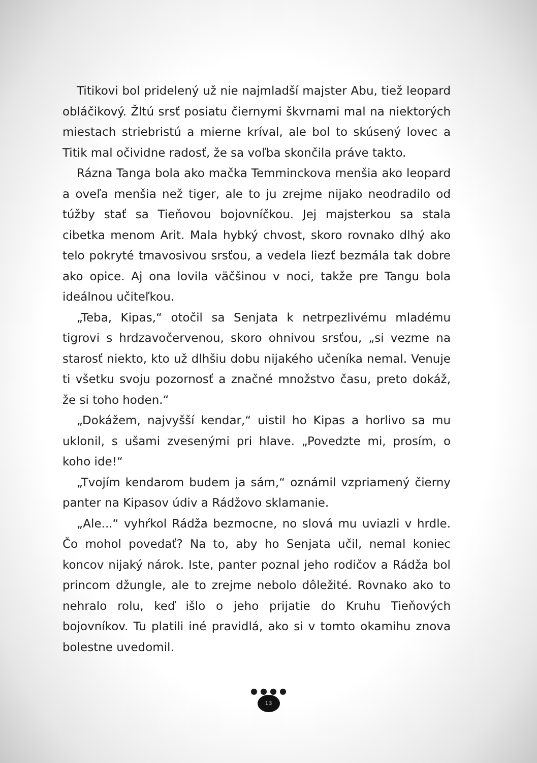Titikovi bol pridelený už nie najmladší majster Abu, tiež leopard obláčikový. Žltú srsť posiatu čiernymi škvrnami mal na niektorých miestach striebristú a mierne kríval, ale bol to skúsený lovec a Titik mal očividne radosť, že sa voľba skončila práve takto.
Rázna Tanga bola ako mačka Temminckova menšia ako leopard a oveľa menšia než tiger, ale to ju zrejme nijako neodradilo od túžby stať sa Tieňovou bojovníčkou. Jej majsterkou sa stala cibetka menom Arit. Mala hybký chvost, skoro rovnako dlhý ako telo pokryté tmavosivou srsťou, a vedela liezť bezmála tak dobre ako opice. Aj ona lovila väčšinou v noci, takže pre Tangu bola ideálnou učiteľkou.
„Teba, Kipas,“ otočil sa Senjata k netrpezlivému mladému tigrovi s hrdzavočervenou, skoro ohnivou srsťou, „si vezme na starosť niekto, kto už dlhšiu dobu nijakého učeníka nemal. Venuje ti všetku svoju pozornosť a značné množstvo času, preto dokáž, že si toho hoden.“
„Dokážem, najvyšší kendar,“ uistil ho Kipas a horlivo sa mu uklonil, s ušami zvesenými pri hlave. „Povedzte mi, prosím, o koho ide!“
„Tvojím kendarom budem ja sám,“ oznámil vzpriamený čierny panter na Kipasov údiv a Rádžovo sklamanie.
„Ale...“ vyhŕkol Rádža bezmocne, no slová mu uviazli v hrdle. Čo mohol povedať? Na to, aby ho Senjata učil, nemal koniec koncov nijaký nárok. Iste, panter poznal jeho rodičov a Rádža bol princom džungle, ale to zrejme nebolo dôležité. Rovnako ako to nehralo rolu, keď išlo o jeho prijatie do Kruhu Tieňových bojovníkov. Tu platili iné pravidlá, ako si v tomto okamihu znova bolestne uvedomil.
● ● ● ●
13